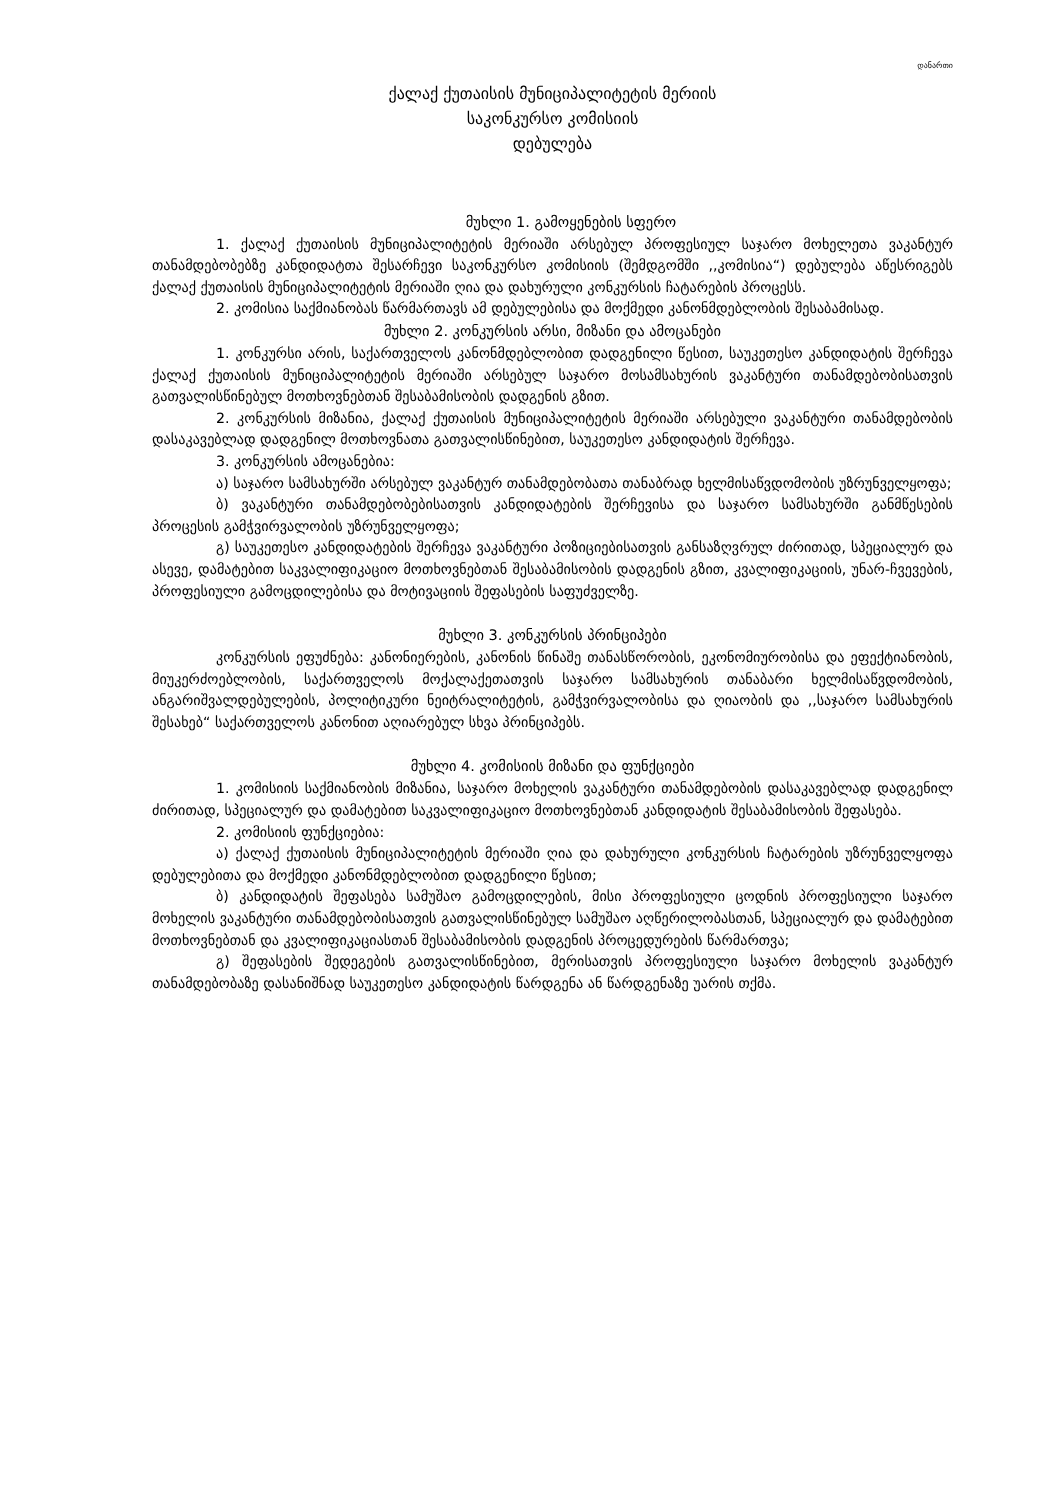დანართი
ქალაქ ქუთაისის მუნიციპალიტეტის მერიის
საკონკურსო კომისიის
დებულება
მუხლი 1. გამოყენების სფერო
1. ქალაქ ქუთაისის მუნიციპალიტეტის მერიაში არსებულ პროფესიულ საჯარო მოხელეთა ვაკანტურ თანამდებობებზე კანდიდატთა შესარჩევი საკონკურსო კომისიის (შემდგომში ,,კომისია“) დებულება აწესრიგებს ქალაქ ქუთაისის მუნიციპალიტეტის მერიაში ღია და დახურული კონკურსის ჩატარების პროცესს.
2. კომისია საქმიანობას წარმართავს ამ დებულებისა და მოქმედი კანონმდებლობის შესაბამისად.
მუხლი 2. კონკურსის არსი, მიზანი და ამოცანები
1. კონკურსი არის, საქართველოს კანონმდებლობით დადგენილი წესით, საუკეთესო კანდიდატის შერჩევა ქალაქ ქუთაისის მუნიციპალიტეტის მერიაში არსებულ საჯარო მოსამსახურის ვაკანტური თანამდებობისათვის გათვალისწინებულ მოთხოვნებთან შესაბამისობის დადგენის გზით.
2. კონკურსის მიზანია, ქალაქ ქუთაისის მუნიციპალიტეტის მერიაში არსებული ვაკანტური თანამდებობის დასაკავებლად დადგენილ მოთხოვნათა გათვალისწინებით, საუკეთესო კანდიდატის შერჩევა.
3. კონკურსის ამოცანებია:
ა) საჯარო სამსახურში არსებულ ვაკანტურ თანამდებობათა თანაბრად ხელმისაწვდომობის უზრუნველყოფა;
ბ) ვაკანტური თანამდებობებისათვის კანდიდატების შერჩევისა და საჯარო სამსახურში განმწესების პროცესის გამჭვირვალობის უზრუნველყოფა;
გ) საუკეთესო კანდიდატების შერჩევა ვაკანტური პოზიციებისათვის განსაზღვრულ ძირითად, სპეციალურ და ასევე, დამატებით საკვალიფიკაციო მოთხოვნებთან შესაბამისობის დადგენის გზით, კვალიფიკაციის, უნარ-ჩვევების, პროფესიული გამოცდილებისა და მოტივაციის შეფასების საფუძველზე.
მუხლი 3. კონკურსის პრინციპები
კონკურსის ეფუძნება: კანონიერების, კანონის წინაშე თანასწორობის, ეკონომიურობისა და ეფექტიანობის, მიუკერძოებლობის, საქართველოს მოქალაქეთათვის საჯარო სამსახურის თანაბარი ხელმისაწვდომობის, ანგარიშვალდებულების, პოლიტიკური ნეიტრალიტეტის, გამჭვირვალობისა და ღიაობის და ,,საჯარო სამსახურის შესახებ“ საქართველოს კანონით აღიარებულ სხვა პრინციპებს.
მუხლი 4. კომისიის მიზანი და ფუნქციები
1. კომისიის საქმიანობის მიზანია, საჯარო მოხელის ვაკანტური თანამდებობის დასაკავებლად დადგენილ ძირითად, სპეციალურ და დამატებით საკვალიფიკაციო მოთხოვნებთან კანდიდატის შესაბამისობის შეფასება.
2. კომისიის ფუნქციებია:
ა) ქალაქ ქუთაისის მუნიციპალიტეტის მერიაში ღია და დახურული კონკურსის ჩატარების უზრუნველყოფა დებულებითა და მოქმედი კანონმდებლობით დადგენილი წესით;
ბ) კანდიდატის შეფასება სამუშაო გამოცდილების, მისი პროფესიული ცოდნის პროფესიული საჯარო მოხელის ვაკანტური თანამდებობისათვის გათვალისწინებულ სამუშაო აღწერილობასთან, სპეციალურ და დამატებით მოთხოვნებთან და კვალიფიკაციასთან შესაბამისობის დადგენის პროცედურების წარმართვა;
გ) შეფასების შედეგების გათვალისწინებით, მერისათვის პროფესიული საჯარო მოხელის ვაკანტურ თანამდებობაზე დასანიშნად საუკეთესო კანდიდატის წარდგენა ან წარდგენაზე უარის თქმა.